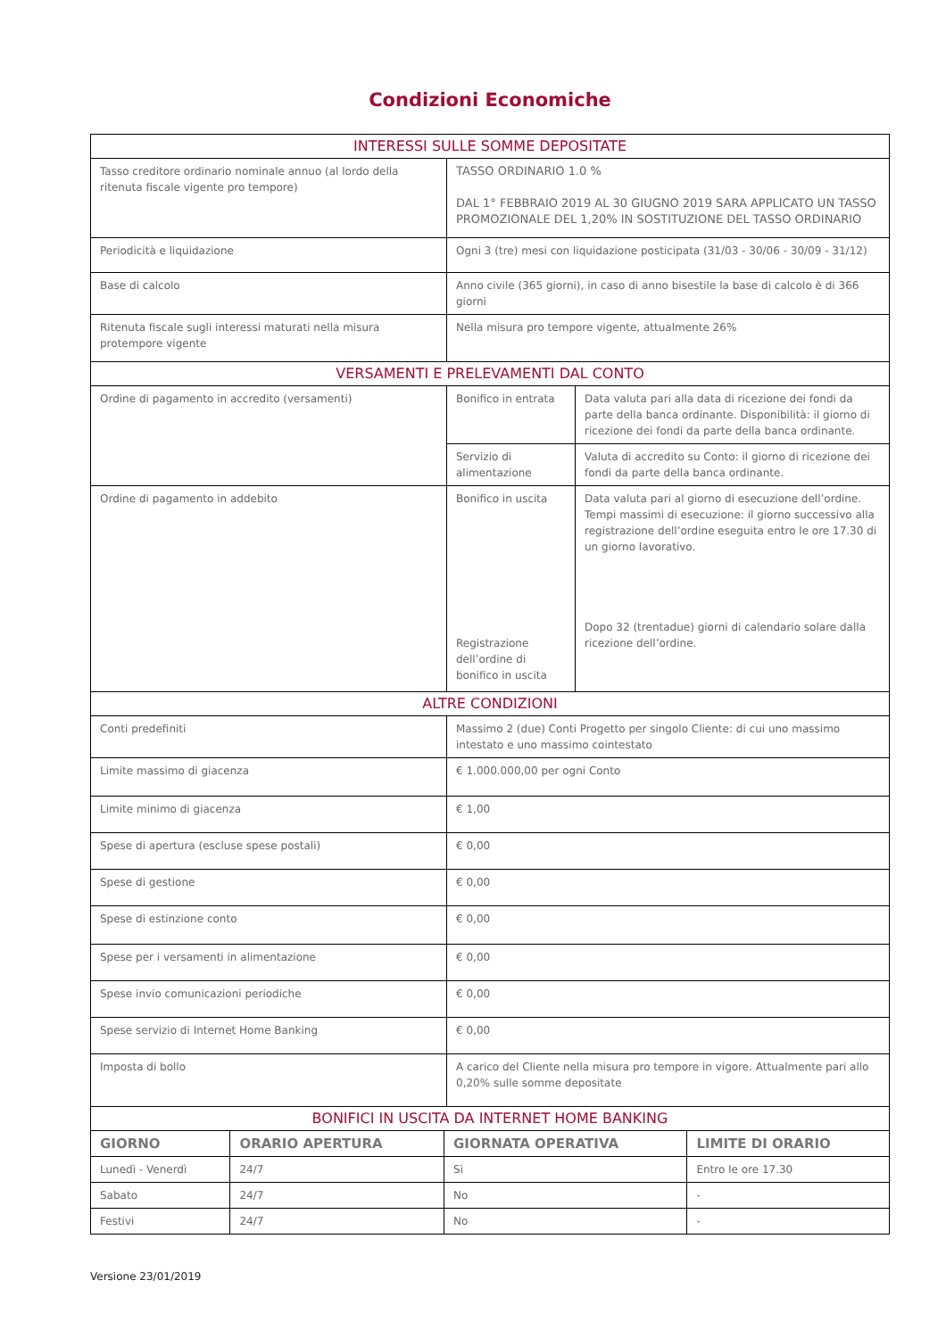Condizioni Economiche
| INTERESSI SULLE SOMME DEPOSITATE | | |
| Tasso creditore ordinario nominale annuo (al lordo della ritenuta fiscale vigente pro tempore) | TASSO ORDINARIO 1.0 % DAL 1° FEBBRAIO 2019 AL 30 GIUGNO 2019 SARA APPLICATO UN TASSO PROMOZIONALE DEL 1,20% IN SOSTITUZIONE DEL TASSO ORDINARIO | |
| Periodicità e liquidazione | Ogni 3 (tre) mesi con liquidazione posticipata (31/03 - 30/06 - 30/09 - 31/12) | |
| Base di calcolo | Anno civile (365 giorni), in caso di anno bisestile la base di calcolo è di 366 giorni | |
| Ritenuta fiscale sugli interessi maturati nella misura protempore vigente | Nella misura pro tempore vigente, attualmente 26% | |
| VERSAMENTI E PRELEVAMENTI DAL CONTO | | |
| Ordine di pagamento in accredito (versamenti) | Bonifico in entrata | Data valuta pari alla data di ricezione dei fondi da parte della banca ordinante. Disponibilità: il giorno di ricezione dei fondi da parte della banca ordinante. |
| | Servizio di alimentazione | Valuta di accredito su Conto: il giorno di ricezione dei fondi da parte della banca ordinante. |
| Ordine di pagamento in addebito | Bonifico in uscita Registrazione dell’ordine di bonifico in uscita | Data valuta pari al giorno di esecuzione dell’ordine. Tempi massimi di esecuzione: il giorno successivo alla registrazione dell’ordine eseguita entro le ore 17.30 di un giorno lavorativo. Dopo 32 (trentadue) giorni di calendario solare dalla ricezione dell’ordine. |
| ALTRE CONDIZIONI | | |
| Conti predefiniti | Massimo 2 (due) Conti Progetto per singolo Cliente: di cui uno massimo intestato e uno massimo cointestato | |
| Limite massimo di giacenza | € 1.000.000,00 per ogni Conto | |
| Limite minimo di giacenza | € 1,00 | |
| Spese di apertura (escluse spese postali) | € 0,00 | |
| Spese di gestione | € 0,00 | |
| Spese di estinzione conto | € 0,00 | |
| Spese per i versamenti in alimentazione | € 0,00 | |
| Spese invio comunicazioni periodiche | € 0,00 | |
| Spese servizio di Internet Home Banking | € 0,00 | |
| Imposta di bollo | A carico del Cliente nella misura pro tempore in vigore. Attualmente pari allo 0,20% sulle somme depositate | |
| BONIFICI IN USCITA DA INTERNET HOME BANKING | | | |
| GIORNO | ORARIO APERTURA | GIORNATA OPERATIVA | LIMITE DI ORARIO |
| Lunedì - Venerdì | 24/7 | Sì | Entro le ore 17.30 |
| Sabato | 24/7 | No | - |
| Festivi | 24/7 | No | - |
Versione 23/01/2019